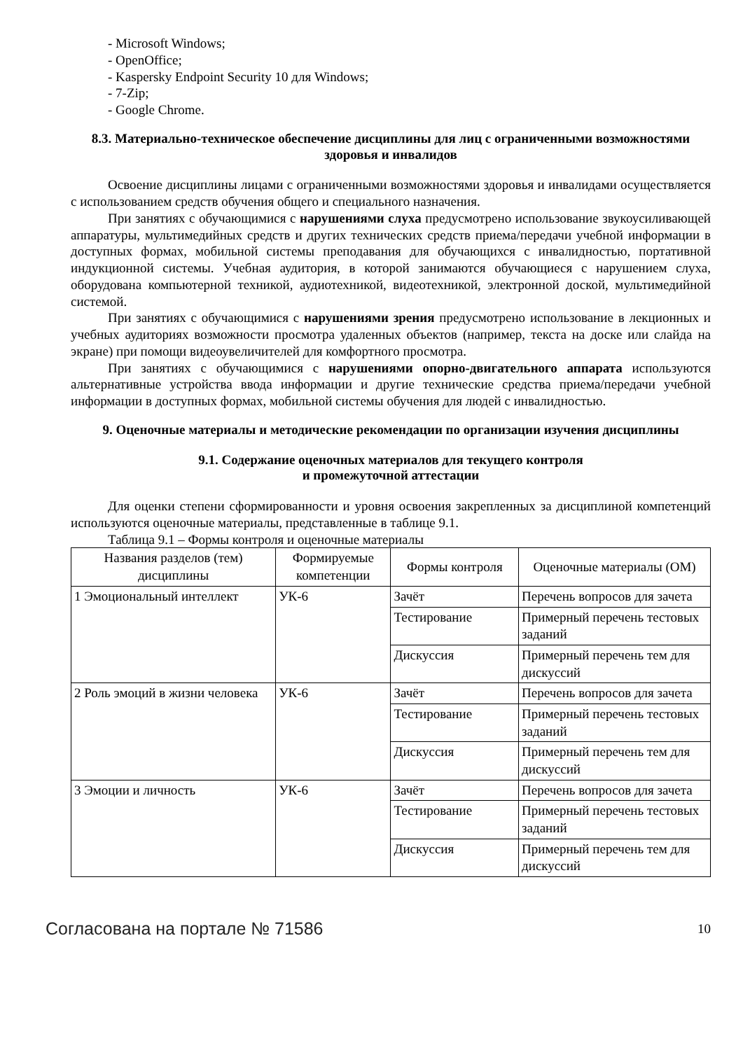- Microsoft Windows;
- OpenOffice;
- Kaspersky Endpoint Security 10 для Windows;
- 7-Zip;
- Google Chrome.
8.3. Материально-техническое обеспечение дисциплины для лиц с ограниченными возможностями здоровья и инвалидов
Освоение дисциплины лицами с ограниченными возможностями здоровья и инвалидами осуществляется с использованием средств обучения общего и специального назначения.
При занятиях с обучающимися с нарушениями слуха предусмотрено использование звукоусиливающей аппаратуры, мультимедийных средств и других технических средств приема/передачи учебной информации в доступных формах, мобильной системы преподавания для обучающихся с инвалидностью, портативной индукционной системы. Учебная аудитория, в которой занимаются обучающиеся с нарушением слуха, оборудована компьютерной техникой, аудиотехникой, видеотехникой, электронной доской, мультимедийной системой.
При занятиях с обучающимися с нарушениями зрения предусмотрено использование в лекционных и учебных аудиториях возможности просмотра удаленных объектов (например, текста на доске или слайда на экране) при помощи видеоувеличителей для комфортного просмотра.
При занятиях с обучающимися с нарушениями опорно-двигательного аппарата используются альтернативные устройства ввода информации и другие технические средства приема/передачи учебной информации в доступных формах, мобильной системы обучения для людей с инвалидностью.
9. Оценочные материалы и методические рекомендации по организации изучения дисциплины
9.1. Содержание оценочных материалов для текущего контроля
и промежуточной аттестации
Для оценки степени сформированности и уровня освоения закрепленных за дисциплиной компетенций используются оценочные материалы, представленные в таблице 9.1.
Таблица 9.1 – Формы контроля и оценочные материалы
| Названия разделов (тем) дисциплины | Формируемые компетенции | Формы контроля | Оценочные материалы (ОМ) |
| --- | --- | --- | --- |
| 1 Эмоциональный интеллект | УК-6 | Зачёт | Перечень вопросов для зачета |
| | | Тестирование | Примерный перечень тестовых заданий |
| | | Дискуссия | Примерный перечень тем для дискуссий |
| 2 Роль эмоций в жизни человека | УК-6 | Зачёт | Перечень вопросов для зачета |
| | | Тестирование | Примерный перечень тестовых заданий |
| | | Дискуссия | Примерный перечень тем для дискуссий |
| 3 Эмоции и личность | УК-6 | Зачёт | Перечень вопросов для зачета |
| | | Тестирование | Примерный перечень тестовых заданий |
| | | Дискуссия | Примерный перечень тем для дискуссий |
Согласована на портале № 71586 10